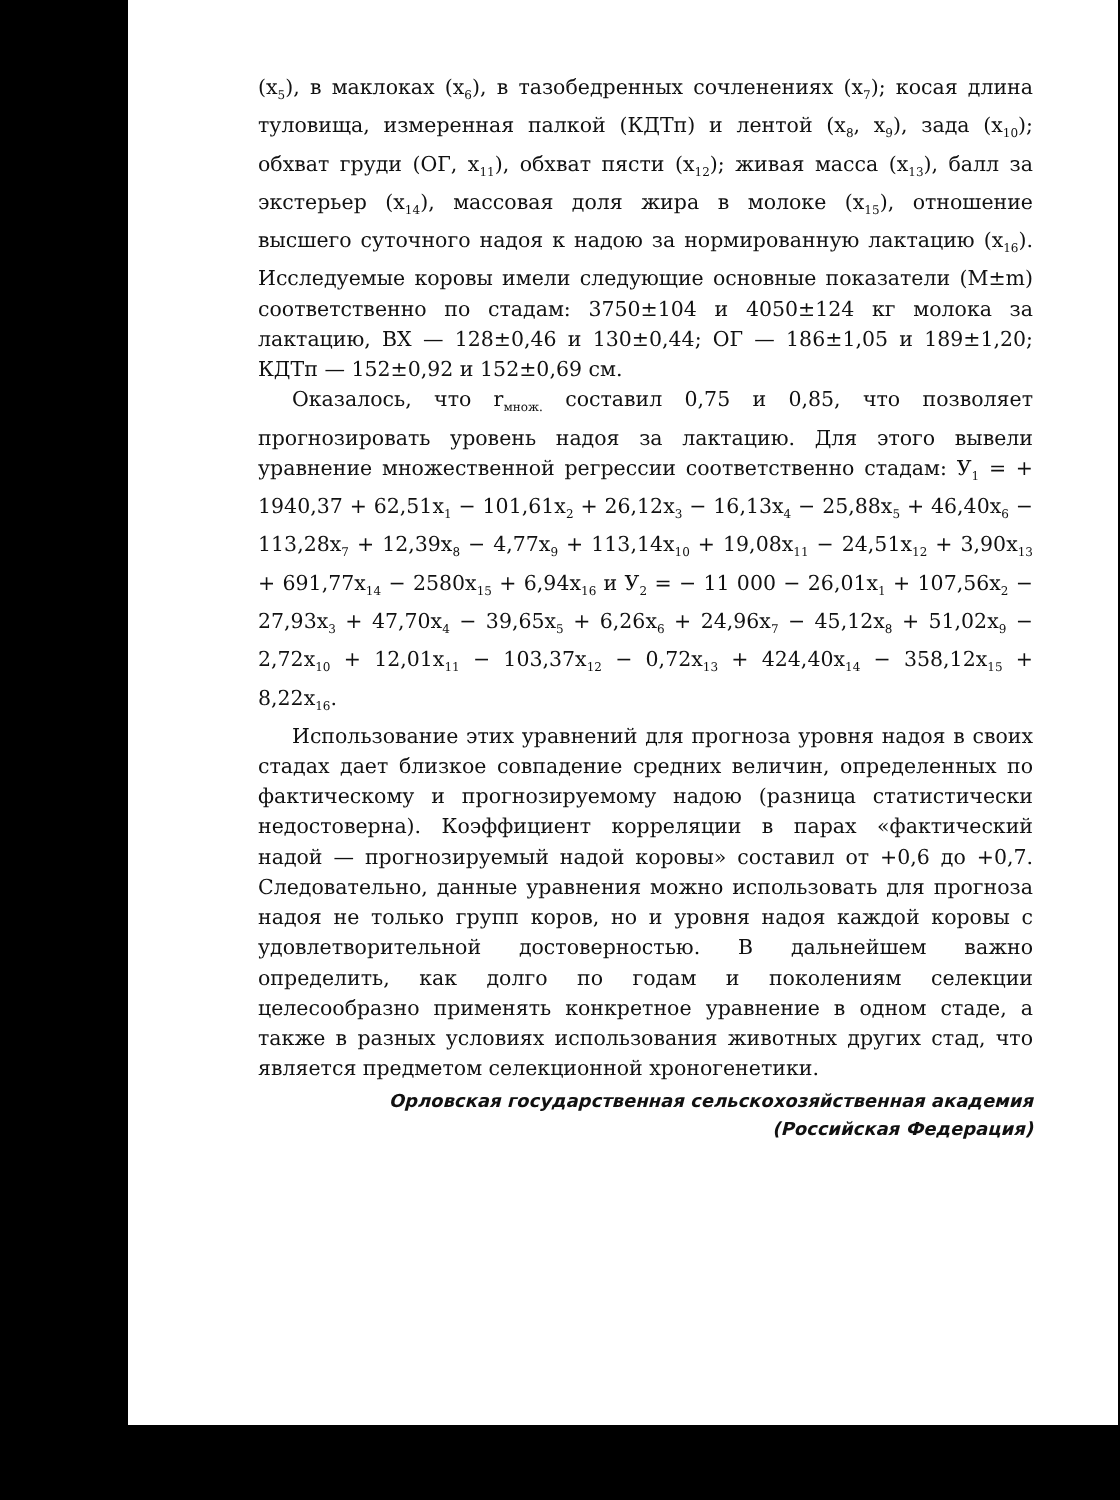(x<sub>5</sub>), в маклоках (x<sub>6</sub>), в тазобедренных сочленениях (x<sub>7</sub>); косая длина туловища, измеренная палкой (КДТп) и лентой (x<sub>8</sub>, x<sub>9</sub>), зада (x<sub>10</sub>); обхват груди (ОГ, x<sub>11</sub>), обхват пясти (x<sub>12</sub>); живая масса (x<sub>13</sub>), балл за экстерьер (x<sub>14</sub>), массовая доля жира в молоке (x<sub>15</sub>), отношение высшего суточного надоя к надою за нормированную лактацию (x<sub>16</sub>). Исследуемые коровы имели следующие основные показатели (M±m) соответственно по стадам: 3750±104 и 4050±124 кг молока за лактацию, ВХ — 128±0,46 и 130±0,44; ОГ — 186±1,05 и 189±1,20; КДТп — 152±0,92 и 152±0,69 см.
Оказалось, что r<sub>множ.</sub> составил 0,75 и 0,85, что позволяет прогнозировать уровень надоя за лактацию. Для этого вывели уравнение множественной регрессии соответственно стадам: У<sub>1</sub> = + 1940,37 + 62,51x<sub>1</sub> − 101,61x<sub>2</sub> + 26,12x<sub>3</sub> − 16,13x<sub>4</sub> − 25,88x<sub>5</sub> + 46,40x<sub>6</sub> − 113,28x<sub>7</sub> + 12,39x<sub>8</sub> − 4,77x<sub>9</sub> + 113,14x<sub>10</sub> + 19,08x<sub>11</sub> − 24,51x<sub>12</sub> + 3,90x<sub>13</sub> + 691,77x<sub>14</sub> − 2580x<sub>15</sub> + 6,94x<sub>16</sub> и У<sub>2</sub> = − 11 000 − 26,01x<sub>1</sub> + 107,56x<sub>2</sub> − 27,93x<sub>3</sub> + 47,70x<sub>4</sub> − 39,65x<sub>5</sub> + 6,26x<sub>6</sub> + 24,96x<sub>7</sub> − 45,12x<sub>8</sub> + 51,02x<sub>9</sub> − 2,72x<sub>10</sub> + 12,01x<sub>11</sub> − 103,37x<sub>12</sub> − 0,72x<sub>13</sub> + 424,40x<sub>14</sub> − 358,12x<sub>15</sub> + 8,22x<sub>16</sub>.
Использование этих уравнений для прогноза уровня надоя в своих стадах дает близкое совпадение средних величин, определенных по фактическому и прогнозируемому надою (разница статистически недостоверна). Коэффициент корреляции в парах «фактический надой — прогнозируемый надой коровы» составил от +0,6 до +0,7. Следовательно, данные уравнения можно использовать для прогноза надоя не только групп коров, но и уровня надоя каждой коровы с удовлетворительной достоверностью. В дальнейшем важно определить, как долго по годам и поколениям селекции целесообразно применять конкретное уравнение в одном стаде, а также в разных условиях использования животных других стад, что является предметом селекционной хроногенетики.
Орловская государственная сельскохозяйственная академия
(Российская Федерация)